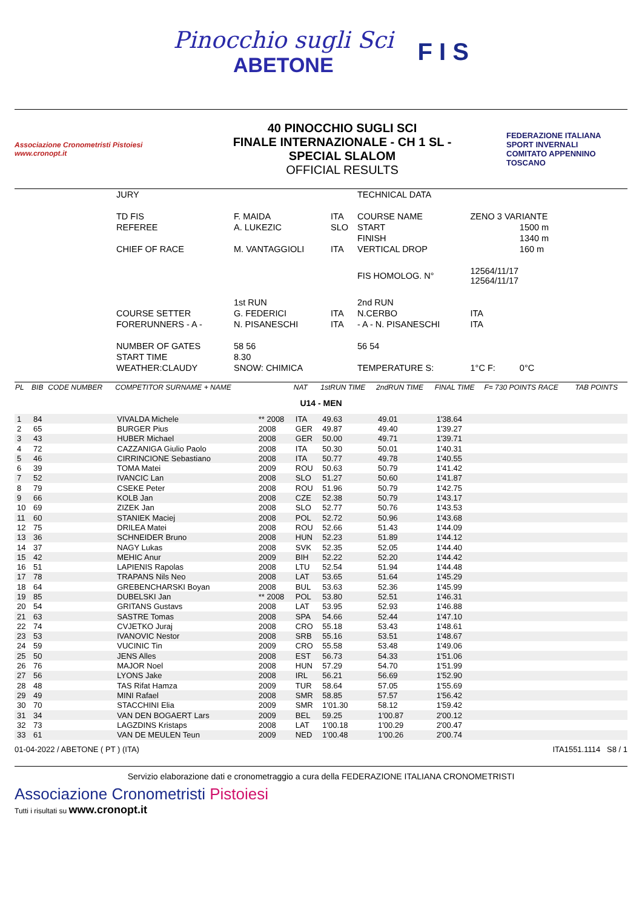Pinocchio sugli Sci
ABETONE
F I S
Associazione Cronometristi Pistoiesi
www.cronopt.it
40 PINOCCHIO SUGLI SCI
FINALE INTERNAZIONALE - CH 1 SL -
SPECIAL SLALOM
OFFICIAL RESULTS
FEDERAZIONE ITALIANA SPORT INVERNALI
COMITATO APPENNINO TOSCANO
| JURY | | | TECHNICAL DATA | | |
| TD FIS | F. MAIDA | ITA | COURSE NAME | ZENO 3 VARIANTE | |
| REFEREE | A. LUKEZIC | SLO | START | | 1500 m |
| | | | FINISH | | 1340 m |
| CHIEF OF RACE | M. VANTAGGIOLI | ITA | VERTICAL DROP | | 160 m |
| | | | FIS HOMOLOG. N° | 12564/11/17 12564/11/17 | |
| | 1st RUN | | 2nd RUN | | |
| COURSE SETTER | G. FEDERICI | ITA | N.CERBO | ITA | |
| FORERUNNERS - A - | N. PISANESCHI | ITA | - A - N. PISANESCHI | ITA | |
| NUMBER OF GATES | 58 56 | | 56 54 | | |
| START TIME | 8.30 | | | | |
| WEATHER:CLAUDY | SNOW: CHIMICA | | TEMPERATURE S: | 1°C F: | 0°C |
| PL | BIB | CODE NUMBER | COMPETITOR SURNAME + NAME | | NAT | 1stRUN TIME | 2ndRUN TIME | FINAL TIME | F= 730 POINTS RACE | TAB POINTS |
| --- | --- | --- | --- | --- | --- | --- | --- | --- | --- | --- |
| U14 - MEN | | | | | | | | | | |
| 1 | 84 | | VIVALDA Michele | ** 2008 | ITA | 49.63 | 49.01 | 1'38.64 | | |
| 2 | 65 | | BURGER Pius | 2008 | GER | 49.87 | 49.40 | 1'39.27 | | |
| 3 | 43 | | HUBER Michael | 2008 | GER | 50.00 | 49.71 | 1'39.71 | | |
| 4 | 72 | | CAZZANIGA Giulio Paolo | 2008 | ITA | 50.30 | 50.01 | 1'40.31 | | |
| 5 | 46 | | CIRRINCIONE Sebastiano | 2008 | ITA | 50.77 | 49.78 | 1'40.55 | | |
| 6 | 39 | | TOMA Matei | 2009 | ROU | 50.63 | 50.79 | 1'41.42 | | |
| 7 | 52 | | IVANCIC Lan | 2008 | SLO | 51.27 | 50.60 | 1'41.87 | | |
| 8 | 79 | | CSEKE Peter | 2008 | ROU | 51.96 | 50.79 | 1'42.75 | | |
| 9 | 66 | | KOLB Jan | 2008 | CZE | 52.38 | 50.79 | 1'43.17 | | |
| 10 | 69 | | ZIZEK Jan | 2008 | SLO | 52.77 | 50.76 | 1'43.53 | | |
| 11 | 60 | | STANIEK Maciej | 2008 | POL | 52.72 | 50.96 | 1'43.68 | | |
| 12 | 75 | | DRILEA Matei | 2008 | ROU | 52.66 | 51.43 | 1'44.09 | | |
| 13 | 36 | | SCHNEIDER Bruno | 2008 | HUN | 52.23 | 51.89 | 1'44.12 | | |
| 14 | 37 | | NAGY Lukas | 2008 | SVK | 52.35 | 52.05 | 1'44.40 | | |
| 15 | 42 | | MEHIC Anur | 2009 | BIH | 52.22 | 52.20 | 1'44.42 | | |
| 16 | 51 | | LAPIENIS Rapolas | 2008 | LTU | 52.54 | 51.94 | 1'44.48 | | |
| 17 | 78 | | TRAPANS Nils Neo | 2008 | LAT | 53.65 | 51.64 | 1'45.29 | | |
| 18 | 64 | | GREBENCHARSKI Boyan | 2008 | BUL | 53.63 | 52.36 | 1'45.99 | | |
| 19 | 85 | | DUBELSKI Jan | ** 2008 | POL | 53.80 | 52.51 | 1'46.31 | | |
| 20 | 54 | | GRITANS Gustavs | 2008 | LAT | 53.95 | 52.93 | 1'46.88 | | |
| 21 | 63 | | SASTRE Tomas | 2008 | SPA | 54.66 | 52.44 | 1'47.10 | | |
| 22 | 74 | | CVJETKO Juraj | 2008 | CRO | 55.18 | 53.43 | 1'48.61 | | |
| 23 | 53 | | IVANOVIC Nestor | 2008 | SRB | 55.16 | 53.51 | 1'48.67 | | |
| 24 | 59 | | VUCINIC Tin | 2009 | CRO | 55.58 | 53.48 | 1'49.06 | | |
| 25 | 50 | | JENS Alles | 2008 | EST | 56.73 | 54.33 | 1'51.06 | | |
| 26 | 76 | | MAJOR Noel | 2008 | HUN | 57.29 | 54.70 | 1'51.99 | | |
| 27 | 56 | | LYONS Jake | 2008 | IRL | 56.21 | 56.69 | 1'52.90 | | |
| 28 | 48 | | TAS Rifat Hamza | 2009 | TUR | 58.64 | 57.05 | 1'55.69 | | |
| 29 | 49 | | MINI Rafael | 2008 | SMR | 58.85 | 57.57 | 1'56.42 | | |
| 30 | 70 | | STACCHINI Elia | 2009 | SMR | 1'01.30 | 58.12 | 1'59.42 | | |
| 31 | 34 | | VAN DEN BOGAERT Lars | 2009 | BEL | 59.25 | 1'00.87 | 2'00.12 | | |
| 32 | 73 | | LAGZDINS Kristaps | 2008 | LAT | 1'00.18 | 1'00.29 | 2'00.47 | | |
| 33 | 61 | | VAN DE MEULEN Teun | 2009 | NED | 1'00.48 | 1'00.26 | 2'00.74 | | |
01-04-2022 / ABETONE ( PT ) (ITA) ITA1551.1114 S8 / 1
Servizio elaborazione dati e cronometraggio a cura della FEDERAZIONE ITALIANA CRONOMETRISTI
Associazione Cronometristi Pistoiesi
Tutti i risultati su www.cronopt.it